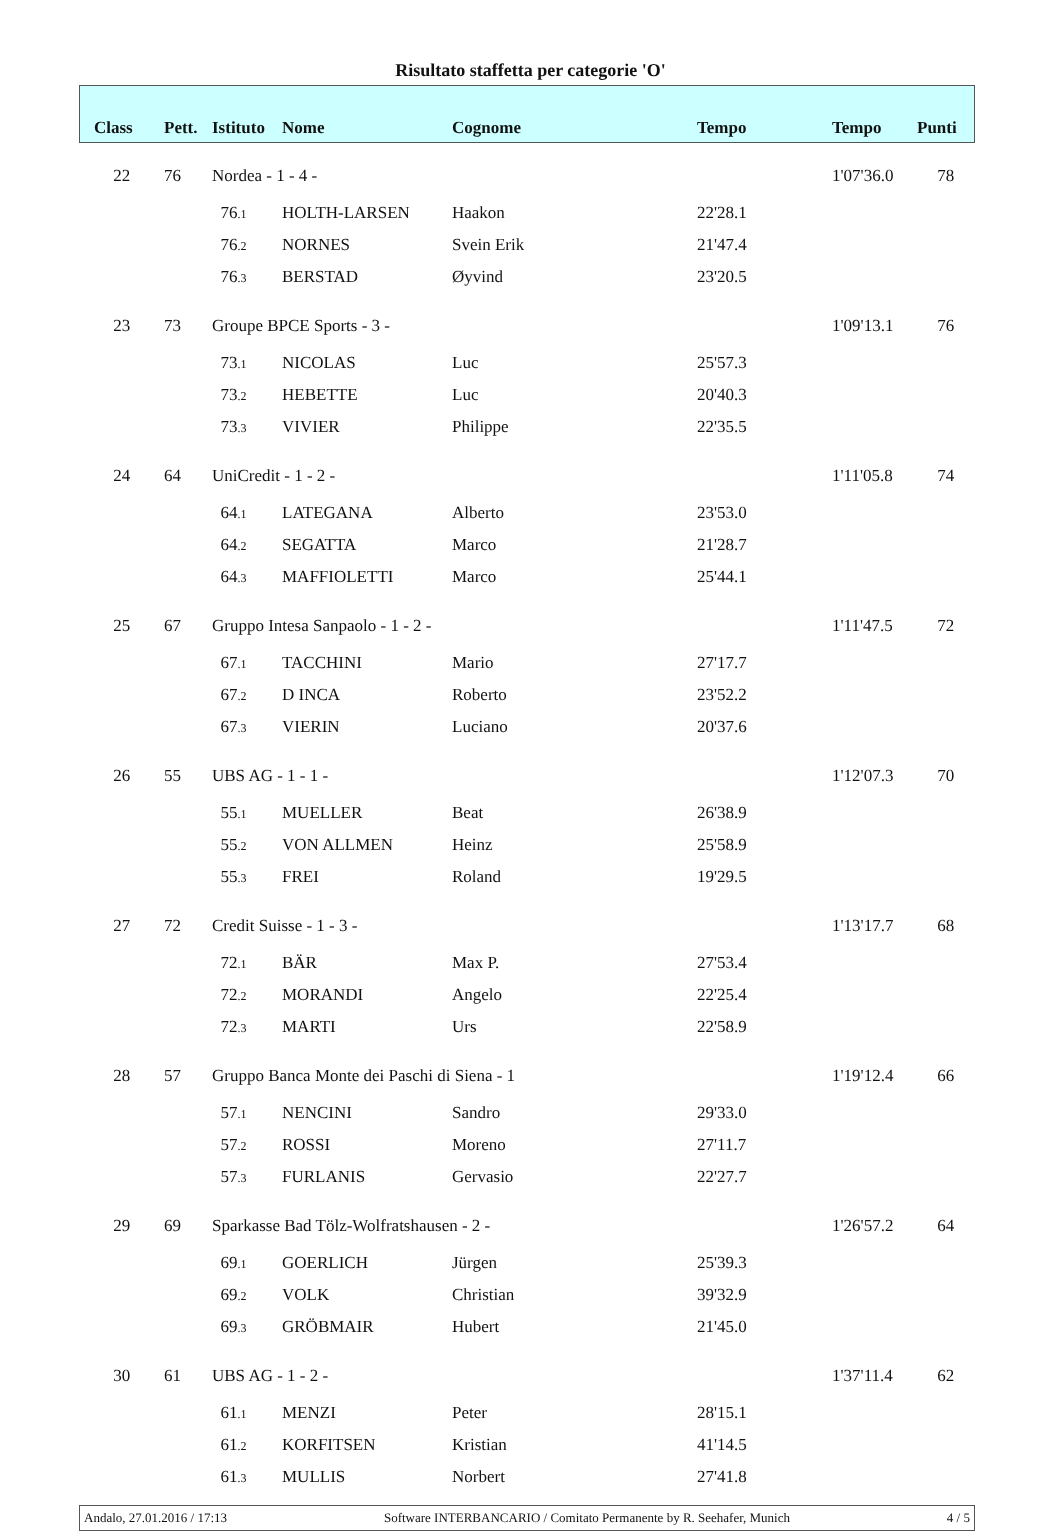Risultato staffetta per categorie 'O'
| Class | Pett. | Istituto | Nome | Cognome | Tempo | Tempo | Punti |
| --- | --- | --- | --- | --- | --- | --- | --- |
| 22 | 76 | Nordea - 1 - 4 - | | | | 1'07'36.0 | 78 |
| | | 76 .1 | HOLTH-LARSEN | Haakon | 22'28.1 | | |
| | | 76 .2 | NORNES | Svein Erik | 21'47.4 | | |
| | | 76 .3 | BERSTAD | Øyvind | 23'20.5 | | |
| 23 | 73 | Groupe BPCE Sports - 3 - | | | | 1'09'13.1 | 76 |
| | | 73 .1 | NICOLAS | Luc | 25'57.3 | | |
| | | 73 .2 | HEBETTE | Luc | 20'40.3 | | |
| | | 73 .3 | VIVIER | Philippe | 22'35.5 | | |
| 24 | 64 | UniCredit - 1 - 2 - | | | | 1'11'05.8 | 74 |
| | | 64 .1 | LATEGANA | Alberto | 23'53.0 | | |
| | | 64 .2 | SEGATTA | Marco | 21'28.7 | | |
| | | 64 .3 | MAFFIOLETTI | Marco | 25'44.1 | | |
| 25 | 67 | Gruppo Intesa Sanpaolo - 1 - 2 - | | | | 1'11'47.5 | 72 |
| | | 67 .1 | TACCHINI | Mario | 27'17.7 | | |
| | | 67 .2 | D INCA | Roberto | 23'52.2 | | |
| | | 67 .3 | VIERIN | Luciano | 20'37.6 | | |
| 26 | 55 | UBS AG - 1 - 1 - | | | | 1'12'07.3 | 70 |
| | | 55 .1 | MUELLER | Beat | 26'38.9 | | |
| | | 55 .2 | VON ALLMEN | Heinz | 25'58.9 | | |
| | | 55 .3 | FREI | Roland | 19'29.5 | | |
| 27 | 72 | Credit Suisse - 1 - 3 - | | | | 1'13'17.7 | 68 |
| | | 72 .1 | BÄR | Max P. | 27'53.4 | | |
| | | 72 .2 | MORANDI | Angelo | 22'25.4 | | |
| | | 72 .3 | MARTI | Urs | 22'58.9 | | |
| 28 | 57 | Gruppo Banca Monte dei Paschi di Siena - 1 | | | | 1'19'12.4 | 66 |
| | | 57 .1 | NENCINI | Sandro | 29'33.0 | | |
| | | 57 .2 | ROSSI | Moreno | 27'11.7 | | |
| | | 57 .3 | FURLANIS | Gervasio | 22'27.7 | | |
| 29 | 69 | Sparkasse Bad Tölz-Wolfratshausen - 2 - | | | | 1'26'57.2 | 64 |
| | | 69 .1 | GOERLICH | Jürgen | 25'39.3 | | |
| | | 69 .2 | VOLK | Christian | 39'32.9 | | |
| | | 69 .3 | GRÖBMAIR | Hubert | 21'45.0 | | |
| 30 | 61 | UBS AG - 1 - 2 - | | | | 1'37'11.4 | 62 |
| | | 61 .1 | MENZI | Peter | 28'15.1 | | |
| | | 61 .2 | KORFITSEN | Kristian | 41'14.5 | | |
| | | 61 .3 | MULLIS | Norbert | 27'41.8 | | |
Andalo, 27.01.2016 / 17:13 Software INTERBANCARIO / Comitato Permanente by R. Seehafer, Munich 4 / 5